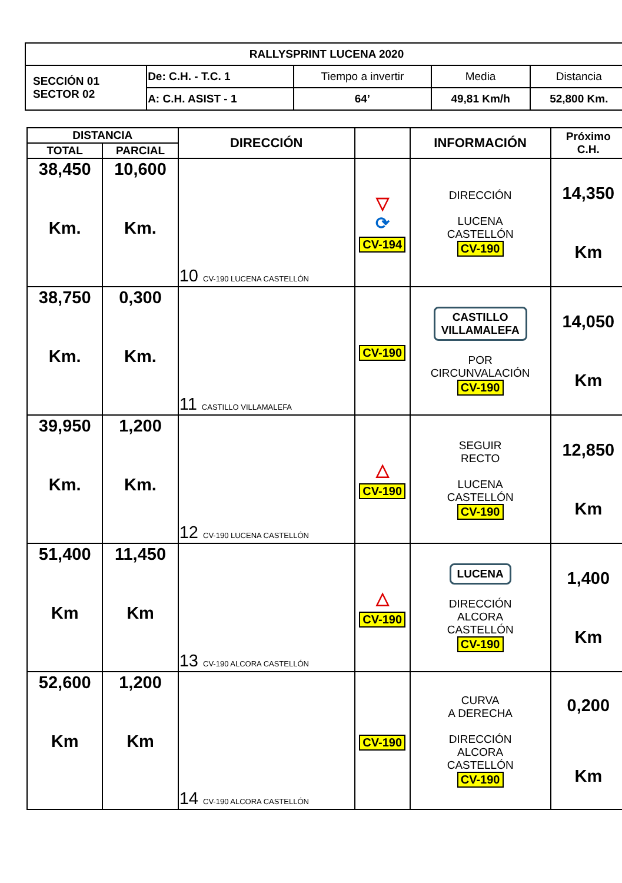| RALLYSPRINT LUCENA 2020 | | | | |
| SECCIÓN 01 SECTOR 02 | De: C.H. - T.C. 1 | Tiempo a invertir | Media | Distancia |
| | A: C.H. ASIST - 1 | 64’ | 49,81 Km/h | 52,800 Km. |
| DISTANCIA | | DIRECCIÓN | | INFORMACIÓN | Próximo C.H. |
| --- | --- | --- | --- | --- | --- |
| TOTAL | PARCIAL | | | | |
| 38,450 Km. | 10,600 Km. | 10 CV-190 LUCENA CASTELLÓN | ▽ ⟳ CV-194 | DIRECCIÓN LUCENA CASTELLÓN CV-190 | 14,350 Km |
| 38,750 Km. | 0,300 Km. | 11 CASTILLO VILLAMALEFA | CV-190 | CASTILLO VILLAMALEFA POR CIRCUNVALACIÓN CV-190 | 14,050 Km |
| 39,950 Km. | 1,200 Km. | 12 CV-190 LUCENA CASTELLÓN | △ CV-190 | SEGUIR RECTO LUCENA CASTELLÓN CV-190 | 12,850 Km |
| 51,400 Km | 11,450 Km | 13 CV-190 ALCORA CASTELLÓN | △ CV-190 | LUCENA DIRECCIÓN ALCORA CASTELLÓN CV-190 | 1,400 Km |
| 52,600 Km | 1,200 Km | 14 CV-190 ALCORA CASTELLÓN | CV-190 | CURVA A DERECHA DIRECCIÓN ALCORA CASTELLÓN CV-190 | 0,200 Km |